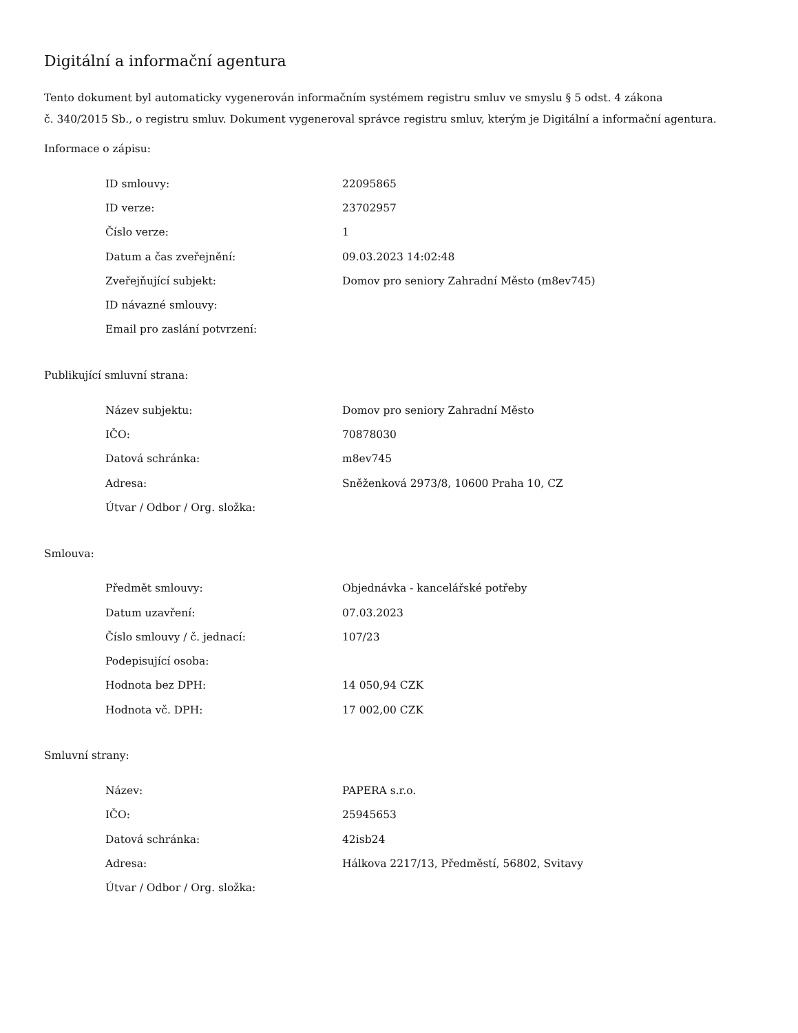Digitální a informační agentura
Tento dokument byl automaticky vygenerován informačním systémem registru smluv ve smyslu § 5 odst. 4 zákona
č. 340/2015 Sb., o registru smluv. Dokument vygeneroval správce registru smluv, kterým je Digitální a informační agentura.
Informace o zápisu:
| ID smlouvy: | 22095865 |
| ID verze: | 23702957 |
| Číslo verze: | 1 |
| Datum a čas zveřejnění: | 09.03.2023 14:02:48 |
| Zveřejňující subjekt: | Domov pro seniory Zahradní Město (m8ev745) |
| ID návazné smlouvy: | |
| Email pro zaslání potvrzení: | |
Publikující smluvní strana:
| Název subjektu: | Domov pro seniory Zahradní Město |
| IČO: | 70878030 |
| Datová schránka: | m8ev745 |
| Adresa: | Sněženková 2973/8, 10600 Praha 10, CZ |
| Útvar / Odbor / Org. složka: | |
Smlouva:
| Předmět smlouvy: | Objednávka - kancelářské potřeby |
| Datum uzavření: | 07.03.2023 |
| Číslo smlouvy / č. jednací: | 107/23 |
| Podepisující osoba: | |
| Hodnota bez DPH: | 14 050,94 CZK |
| Hodnota vč. DPH: | 17 002,00 CZK |
Smluvní strany:
| Název: | PAPERA s.r.o. |
| IČO: | 25945653 |
| Datová schránka: | 42isb24 |
| Adresa: | Hálkova 2217/13, Předměstí, 56802, Svitavy |
| Útvar / Odbor / Org. složka: | |